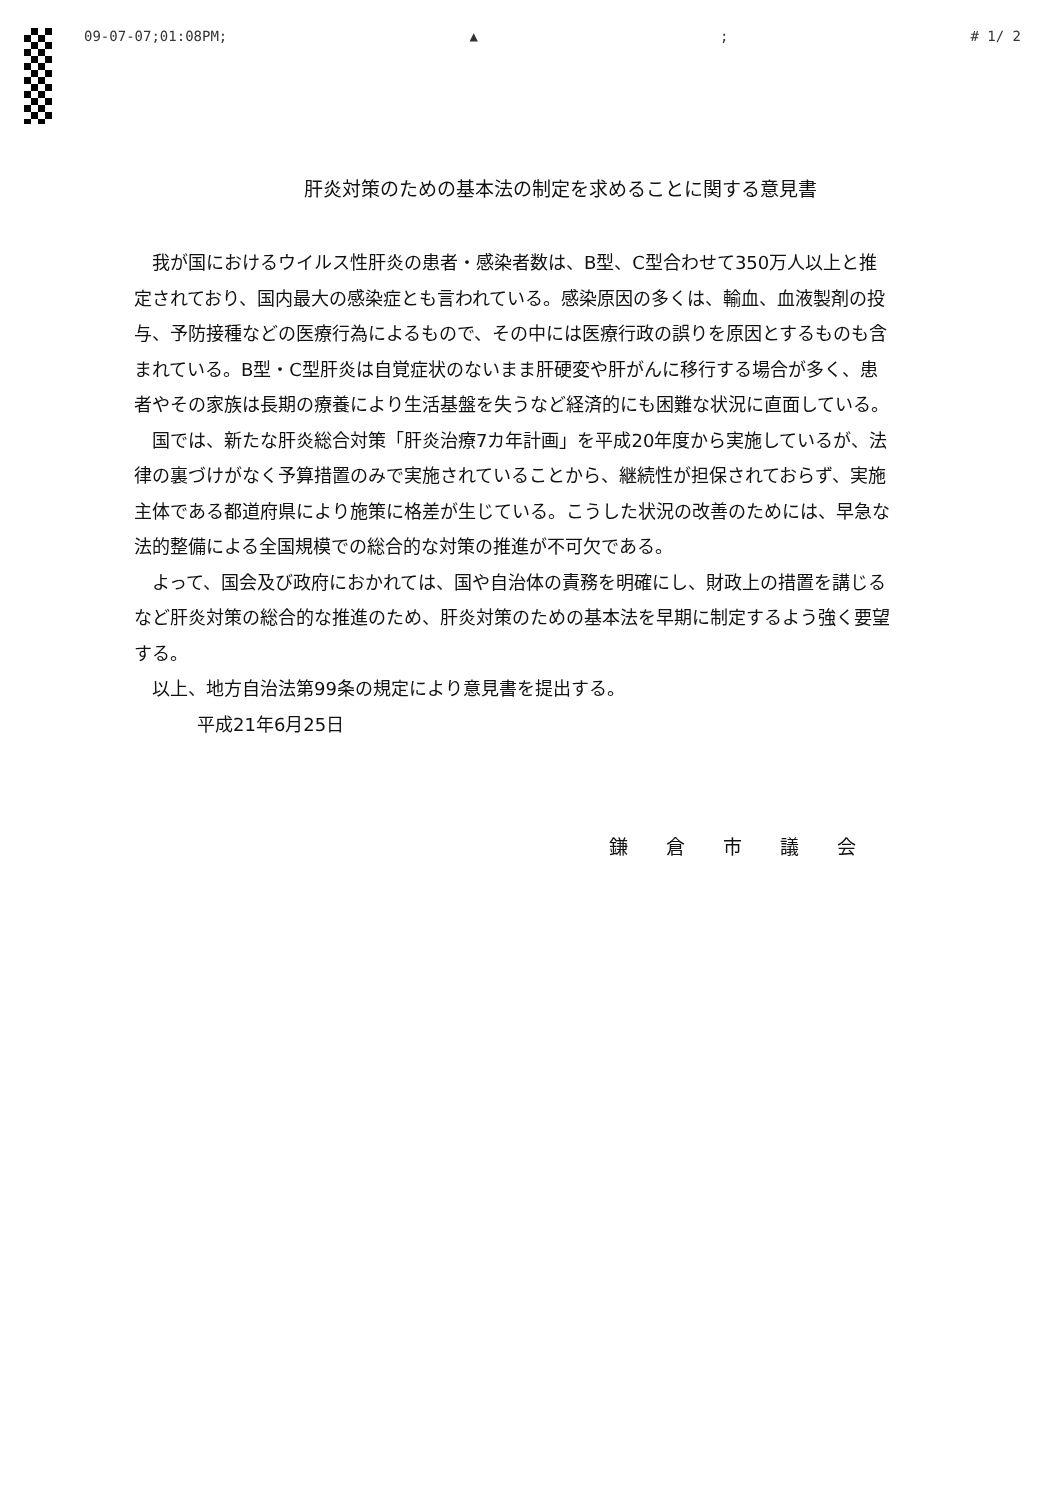09-07-07;01:08PM; ▲; # 1/ 2
肝炎対策のための基本法の制定を求めることに関する意見書
我が国におけるウイルス性肝炎の患者・感染者数は、B型、C型合わせて350万人以上と推定されており、国内最大の感染症とも言われている。感染原因の多くは、輸血、血液製剤の投与、予防接種などの医療行為によるもので、その中には医療行政の誤りを原因とするものも含まれている。B型・C型肝炎は自覚症状のないまま肝硬変や肝がんに移行する場合が多く、患者やその家族は長期の療養により生活基盤を失うなど経済的にも困難な状況に直面している。
国では、新たな肝炎総合対策「肝炎治療7カ年計画」を平成20年度から実施しているが、法律の裏づけがなく予算措置のみで実施されていることから、継続性が担保されておらず、実施主体である都道府県により施策に格差が生じている。こうした状況の改善のためには、早急な法的整備による全国規模での総合的な対策の推進が不可欠である。
よって、国会及び政府におかれては、国や自治体の責務を明確にし、財政上の措置を講じるなど肝炎対策の総合的な推進のため、肝炎対策のための基本法を早期に制定するよう強く要望する。
以上、地方自治法第99条の規定により意見書を提出する。
平成21年6月25日
鎌倉市議会